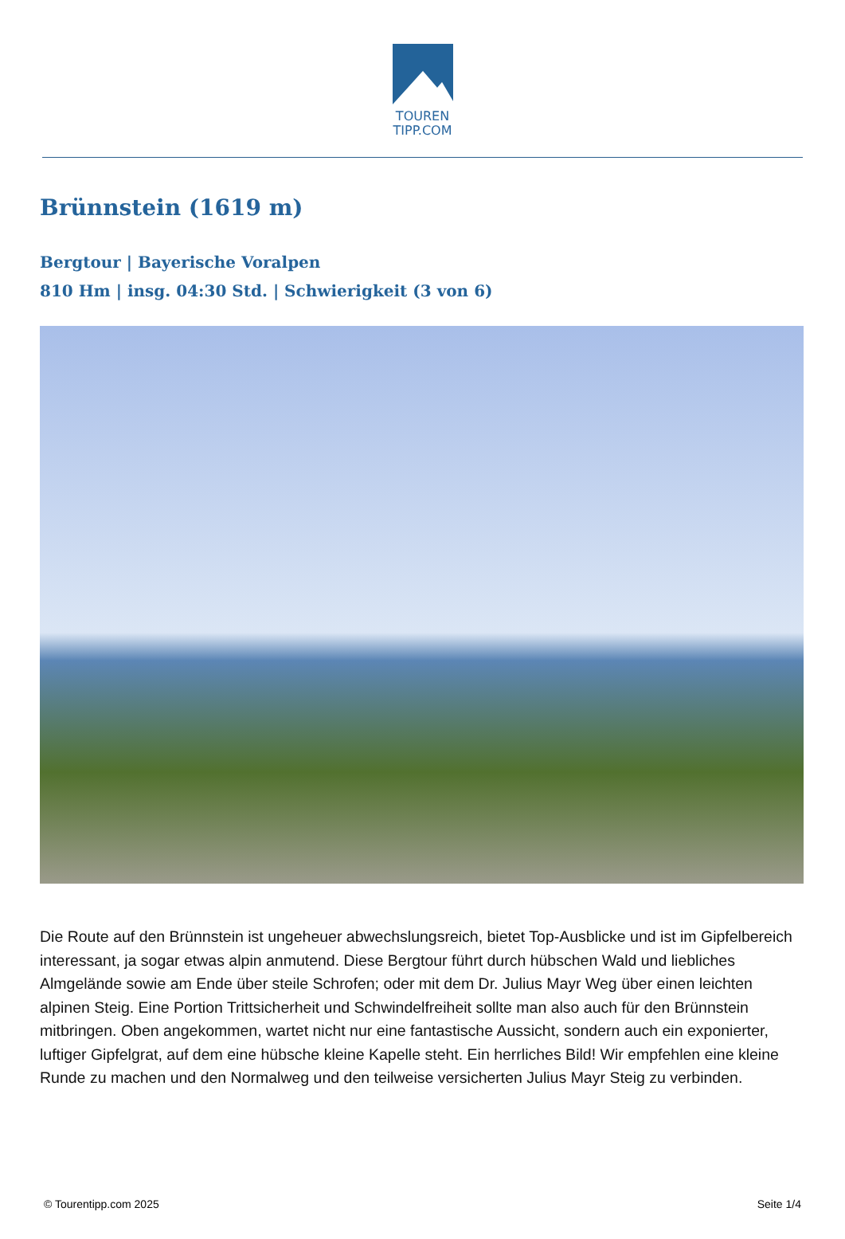TOUREN
TIPP.COM
Brünnstein (1619 m)
Bergtour | Bayerische Voralpen
810 Hm | insg. 04:30 Std. | Schwierigkeit (3 von 6)
Die Route auf den Brünnstein ist ungeheuer abwechslungsreich, bietet Top-Ausblicke und ist im Gipfelbereich interessant, ja sogar etwas alpin anmutend. Diese Bergtour führt durch hübschen Wald und liebliches Almgelände sowie am Ende über steile Schrofen; oder mit dem Dr. Julius Mayr Weg über einen leichten alpinen Steig. Eine Portion Trittsicherheit und Schwindelfreiheit sollte man also auch für den Brünnstein mitbringen. Oben angekommen, wartet nicht nur eine fantastische Aussicht, sondern auch ein exponierter, luftiger Gipfelgrat, auf dem eine hübsche kleine Kapelle steht. Ein herrliches Bild! Wir empfehlen eine kleine Runde zu machen und den Normalweg und den teilweise versicherten Julius Mayr Steig zu verbinden.
© Tourentipp.com 2025 Seite 1/4